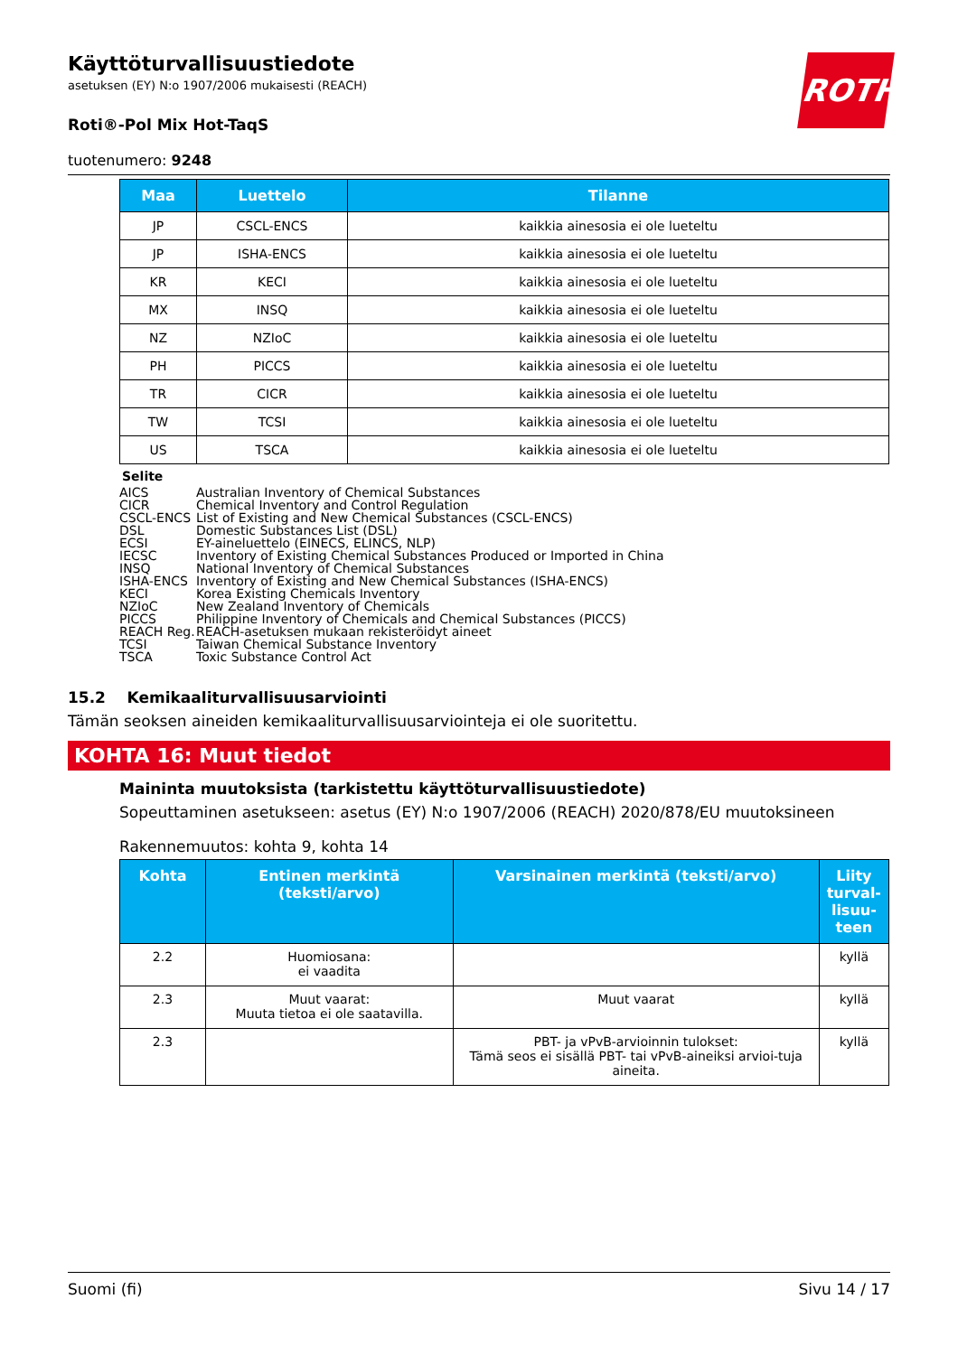ROTH
Käyttöturvallisuustiedote
asetuksen (EY) N:o 1907/2006 mukaisesti (REACH)
Roti®-Pol Mix Hot-TaqS
tuotenumero: 9248
| Maa | Luettelo | Tilanne |
| --- | --- | --- |
| JP | CSCL-ENCS | kaikkia ainesosia ei ole lueteltu |
| JP | ISHA-ENCS | kaikkia ainesosia ei ole lueteltu |
| KR | KECI | kaikkia ainesosia ei ole lueteltu |
| MX | INSQ | kaikkia ainesosia ei ole lueteltu |
| NZ | NZIoC | kaikkia ainesosia ei ole lueteltu |
| PH | PICCS | kaikkia ainesosia ei ole lueteltu |
| TR | CICR | kaikkia ainesosia ei ole lueteltu |
| TW | TCSI | kaikkia ainesosia ei ole lueteltu |
| US | TSCA | kaikkia ainesosia ei ole lueteltu |
Selite
AICS Australian Inventory of Chemical Substances
CICR Chemical Inventory and Control Regulation
CSCL-ENCS List of Existing and New Chemical Substances (CSCL-ENCS)
DSL Domestic Substances List (DSL)
ECSI EY-aineluettelo (EINECS, ELINCS, NLP)
IECSC Inventory of Existing Chemical Substances Produced or Imported in China
INSQ National Inventory of Chemical Substances
ISHA-ENCS Inventory of Existing and New Chemical Substances (ISHA-ENCS)
KECI Korea Existing Chemicals Inventory
NZIoC New Zealand Inventory of Chemicals
PICCS Philippine Inventory of Chemicals and Chemical Substances (PICCS)
REACH Reg. REACH-asetuksen mukaan rekisteröidyt aineet
TCSI Taiwan Chemical Substance Inventory
TSCA Toxic Substance Control Act
15.2 Kemikaaliturvallisuusarviointi
Tämän seoksen aineiden kemikaaliturvallisuusarviointeja ei ole suoritettu.
KOHTA 16: Muut tiedot
Maininta muutoksista (tarkistettu käyttöturvallisuustiedote)
Sopeuttaminen asetukseen: asetus (EY) N:o 1907/2006 (REACH) 2020/878/EU muutoksineen
Rakennemuutos: kohta 9, kohta 14
| Kohta | Entinen merkintä (teksti/arvo) | Varsinainen merkintä (teksti/arvo) | Liity turval-lisuu-teen |
| --- | --- | --- | --- |
| 2.2 | Huomiosana: ei vaadita | | kyllä |
| 2.3 | Muut vaarat: Muuta tietoa ei ole saatavilla. | Muut vaarat | kyllä |
| 2.3 | | PBT- ja vPvB-arvioinnin tulokset: Tämä seos ei sisällä PBT- tai vPvB-aineiksi arvioi-tuja aineita. | kyllä |
Suomi (fi) Sivu 14 / 17